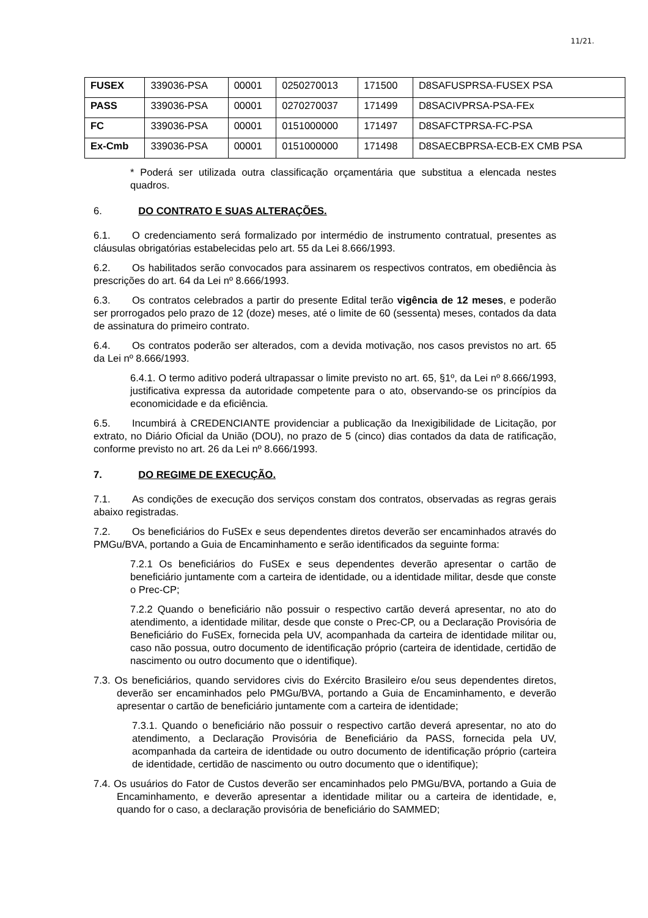11/21.
| FUSEX | 339036-PSA | 00001 | 0250270013 | 171500 | D8SAFUSPRSA-FUSEX PSA |
| PASS | 339036-PSA | 00001 | 0270270037 | 171499 | D8SACIVPRSA-PSA-FEx |
| FC | 339036-PSA | 00001 | 0151000000 | 171497 | D8SAFCTPRSA-FC-PSA |
| Ex-Cmb | 339036-PSA | 00001 | 0151000000 | 171498 | D8SAECBPRSA-ECB-EX CMB PSA |
* Poderá ser utilizada outra classificação orçamentária que substitua a elencada nestes quadros.
6. DO CONTRATO E SUAS ALTERAÇÕES.
6.1. O credenciamento será formalizado por intermédio de instrumento contratual, presentes as cláusulas obrigatórias estabelecidas pelo art. 55 da Lei 8.666/1993.
6.2. Os habilitados serão convocados para assinarem os respectivos contratos, em obediência às prescrições do art. 64 da Lei nº 8.666/1993.
6.3. Os contratos celebrados a partir do presente Edital terão vigência de 12 meses, e poderão ser prorrogados pelo prazo de 12 (doze) meses, até o limite de 60 (sessenta) meses, contados da data de assinatura do primeiro contrato.
6.4. Os contratos poderão ser alterados, com a devida motivação, nos casos previstos no art. 65 da Lei nº 8.666/1993.
6.4.1. O termo aditivo poderá ultrapassar o limite previsto no art. 65, §1º, da Lei nº 8.666/1993, justificativa expressa da autoridade competente para o ato, observando-se os princípios da economicidade e da eficiência.
6.5. Incumbirá à CREDENCIANTE providenciar a publicação da Inexigibilidade de Licitação, por extrato, no Diário Oficial da União (DOU), no prazo de 5 (cinco) dias contados da data de ratificação, conforme previsto no art. 26 da Lei nº 8.666/1993.
7. DO REGIME DE EXECUÇÃO.
7.1. As condições de execução dos serviços constam dos contratos, observadas as regras gerais abaixo registradas.
7.2. Os beneficiários do FuSEx e seus dependentes diretos deverão ser encaminhados através do PMGu/BVA, portando a Guia de Encaminhamento e serão identificados da seguinte forma:
7.2.1 Os beneficiários do FuSEx e seus dependentes deverão apresentar o cartão de beneficiário juntamente com a carteira de identidade, ou a identidade militar, desde que conste o Prec-CP;
7.2.2 Quando o beneficiário não possuir o respectivo cartão deverá apresentar, no ato do atendimento, a identidade militar, desde que conste o Prec-CP, ou a Declaração Provisória de Beneficiário do FuSEx, fornecida pela UV, acompanhada da carteira de identidade militar ou, caso não possua, outro documento de identificação próprio (carteira de identidade, certidão de nascimento ou outro documento que o identifique).
7.3. Os beneficiários, quando servidores civis do Exército Brasileiro e/ou seus dependentes diretos, deverão ser encaminhados pelo PMGu/BVA, portando a Guia de Encaminhamento, e deverão apresentar o cartão de beneficiário juntamente com a carteira de identidade;
7.3.1. Quando o beneficiário não possuir o respectivo cartão deverá apresentar, no ato do atendimento, a Declaração Provisória de Beneficiário da PASS, fornecida pela UV, acompanhada da carteira de identidade ou outro documento de identificação próprio (carteira de identidade, certidão de nascimento ou outro documento que o identifique);
7.4. Os usuários do Fator de Custos deverão ser encaminhados pelo PMGu/BVA, portando a Guia de Encaminhamento, e deverão apresentar a identidade militar ou a carteira de identidade, e, quando for o caso, a declaração provisória de beneficiário do SAMMED;